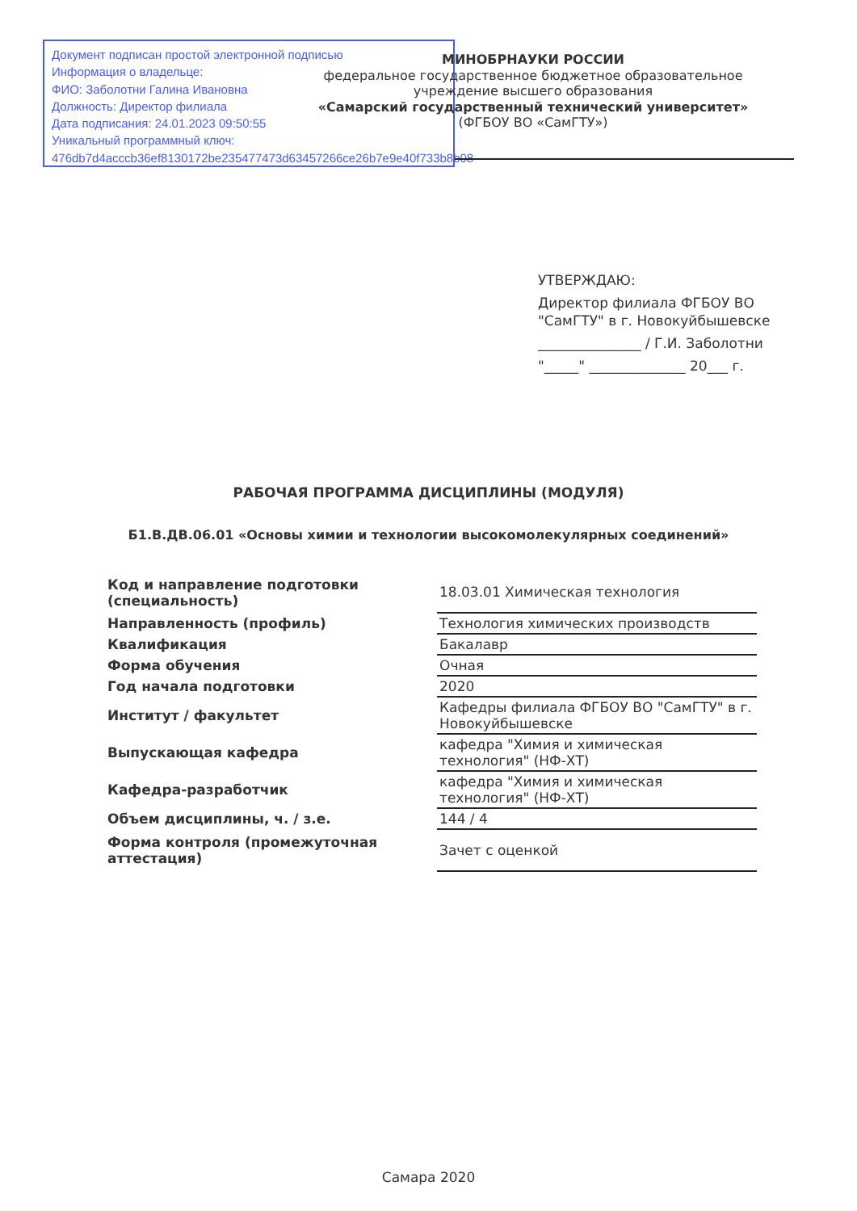Документ подписан простой электронной подписью
Информация о владельце:
ФИО: Заболотни Галина Ивановна
Должность: Директор филиала
Дата подписания: 24.01.2023 09:50:55
Уникальный программный ключ:
476db7d4acccb36ef8130172be235477473d63457266ce26b7e9e40f733b8b08
МИНОБРНАУКИ РОССИИ
федеральное государственное бюджетное образовательное учреждение высшего образования
«Самарский государственный технический университет»
(ФГБОУ ВО «СамГТУ»)
УТВЕРЖДАЮ:
Директор филиала ФГБОУ ВО
"СамГТУ" в г. Новокуйбышевске
_______________ / Г.И. Заболотни
"_____" ______________ 20___ г.
РАБОЧАЯ ПРОГРАММА ДИСЦИПЛИНЫ (МОДУЛЯ)
Б1.В.ДВ.06.01 «Основы химии и технологии высокомолекулярных соединений»
| Код и направление подготовки (специальность) | 18.03.01 Химическая технология |
| Направленность (профиль) | Технология химических производств |
| Квалификация | Бакалавр |
| Форма обучения | Очная |
| Год начала подготовки | 2020 |
| Институт / факультет | Кафедры филиала ФГБОУ ВО "СамГТУ" в г. Новокуйбышевске |
| Выпускающая кафедра | кафедра "Химия и химическая технология" (НФ-ХТ) |
| Кафедра-разработчик | кафедра "Химия и химическая технология" (НФ-ХТ) |
| Объем дисциплины, ч. / з.е. | 144 / 4 |
| Форма контроля (промежуточная аттестация) | Зачет с оценкой |
Самара 2020